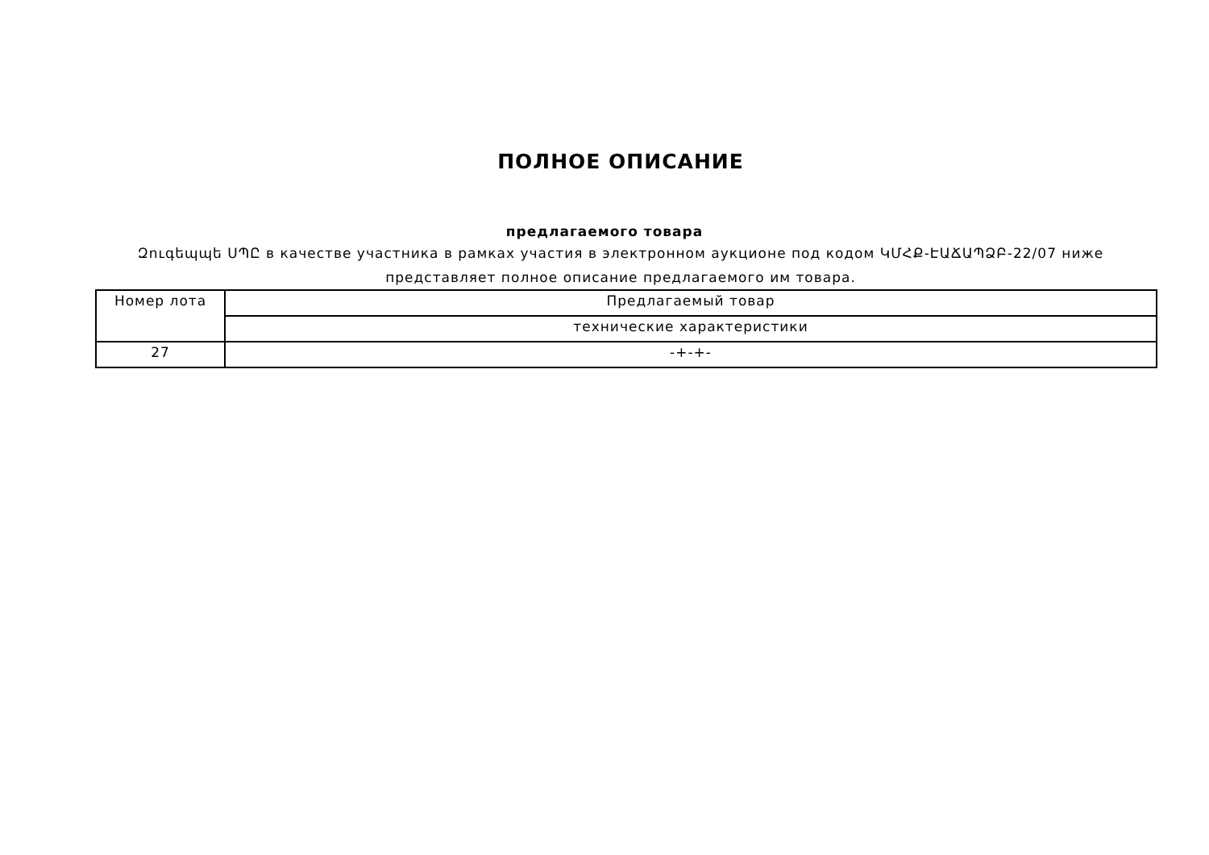ПОЛНОЕ ОПИСАНИЕ
предлагаемого товара
Զուգեպպե ՍՊԸ в качестве участника в рамках участия в электронном аукционе под кодом ԿՄՀՔ-ԷԱՃԱՊՁԲ-22/07 ниже представляет полное описание предлагаемого им товара.
| Номер лота | Предлагаемый товар |
| | технические характеристики |
| 27 | -+-+- |